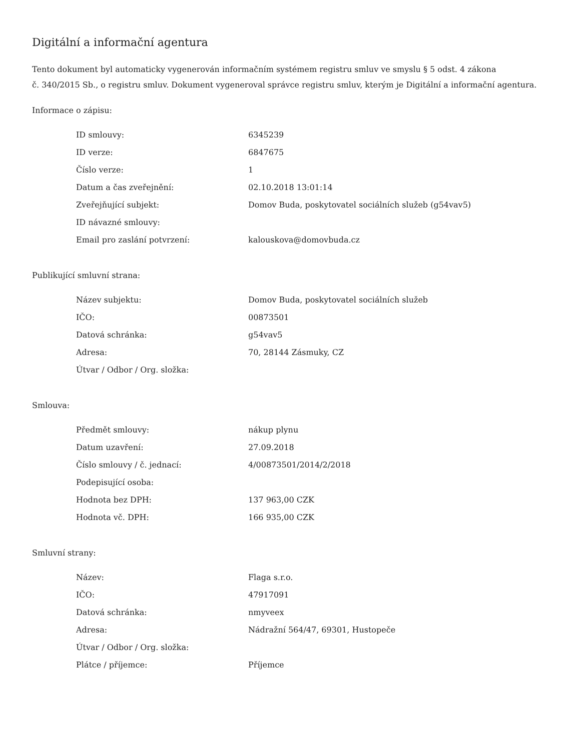Digitální a informační agentura
Tento dokument byl automaticky vygenerován informačním systémem registru smluv ve smyslu § 5 odst. 4 zákona
č. 340/2015 Sb., o registru smluv. Dokument vygeneroval správce registru smluv, kterým je Digitální a informační agentura.
Informace o zápisu:
| ID smlouvy: | 6345239 |
| ID verze: | 6847675 |
| Číslo verze: | 1 |
| Datum a čas zveřejnění: | 02.10.2018 13:01:14 |
| Zveřejňující subjekt: | Domov Buda, poskytovatel sociálních služeb (g54vav5) |
| ID návazné smlouvy: | |
| Email pro zaslání potvrzení: | kalouskova@domovbuda.cz |
Publikující smluvní strana:
| Název subjektu: | Domov Buda, poskytovatel sociálních služeb |
| IČO: | 00873501 |
| Datová schránka: | g54vav5 |
| Adresa: | 70, 28144 Zásmuky, CZ |
| Útvar / Odbor / Org. složka: | |
Smlouva:
| Předmět smlouvy: | nákup plynu |
| Datum uzavření: | 27.09.2018 |
| Číslo smlouvy / č. jednací: | 4/00873501/2014/2/2018 |
| Podepisující osoba: | |
| Hodnota bez DPH: | 137 963,00 CZK |
| Hodnota vč. DPH: | 166 935,00 CZK |
Smluvní strany:
| Název: | Flaga s.r.o. |
| IČO: | 47917091 |
| Datová schránka: | nmyveex |
| Adresa: | Nádražní 564/47, 69301, Hustopeče |
| Útvar / Odbor / Org. složka: | |
| Plátce / příjemce: | Příjemce |